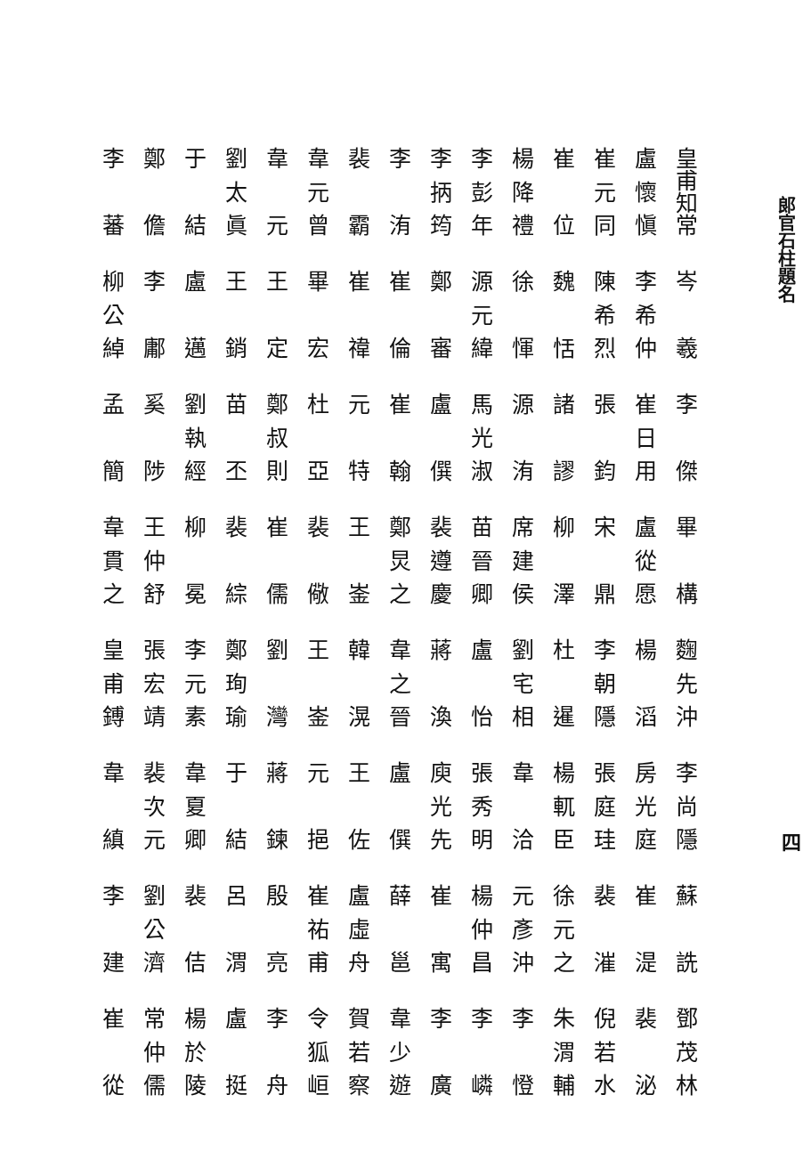郎官石柱題名
四
皇甫知常
盧懷愼
崔元同
崔位
楊降禮
李彭年
李抦筠
李洧
裴霸
韋元曾
韋元
劉太眞
于結
鄭儋
李蕃
岑羲
李希仲
陳希烈
魏恬
徐惲
源元緯
鄭審
崔倫
崔禕
畢宏
王定
王銷
盧邁
李鄘
柳公綽
李傑
崔日用
張鈞
諸謬
源洧
馬光淑
盧僎
崔翰
元特
杜亞
鄭叔則
苗丕
劉執經
奚陟
孟簡
畢構
盧從愿
宋鼎
柳澤
席建侯
苗晉卿
裴遵慶
鄭炅之
王崟
裴儆
崔儒
裴綜
柳冕
王仲舒
韋貫之
麴先沖
楊滔
李朝隱
杜暹
劉宅相
盧怡
蔣渙
韋之晉
韓滉
王崟
劉灣
鄭珣瑜
李元素
張宏靖
皇甫鎛
李尚隱
房光庭
張庭珪
楊軏臣
韋洽
張秀明
庾光先
盧僎
王佐
元挹
蔣鍊
于結
韋夏卿
裴次元
韋縝
蘇詵
崔湜
裴漼
徐元之
元彥沖
楊仲昌
崔寓
薛邕
盧虛舟
崔祐甫
殷亮
呂渭
裴佶
劉公濟
李建
鄧茂林
裴泌
倪若水
朱渭輔
李憕
李嶙
李廣
韋少遊
賀若察
令狐峘
李舟
盧挺
楊於陵
常仲儒
崔從